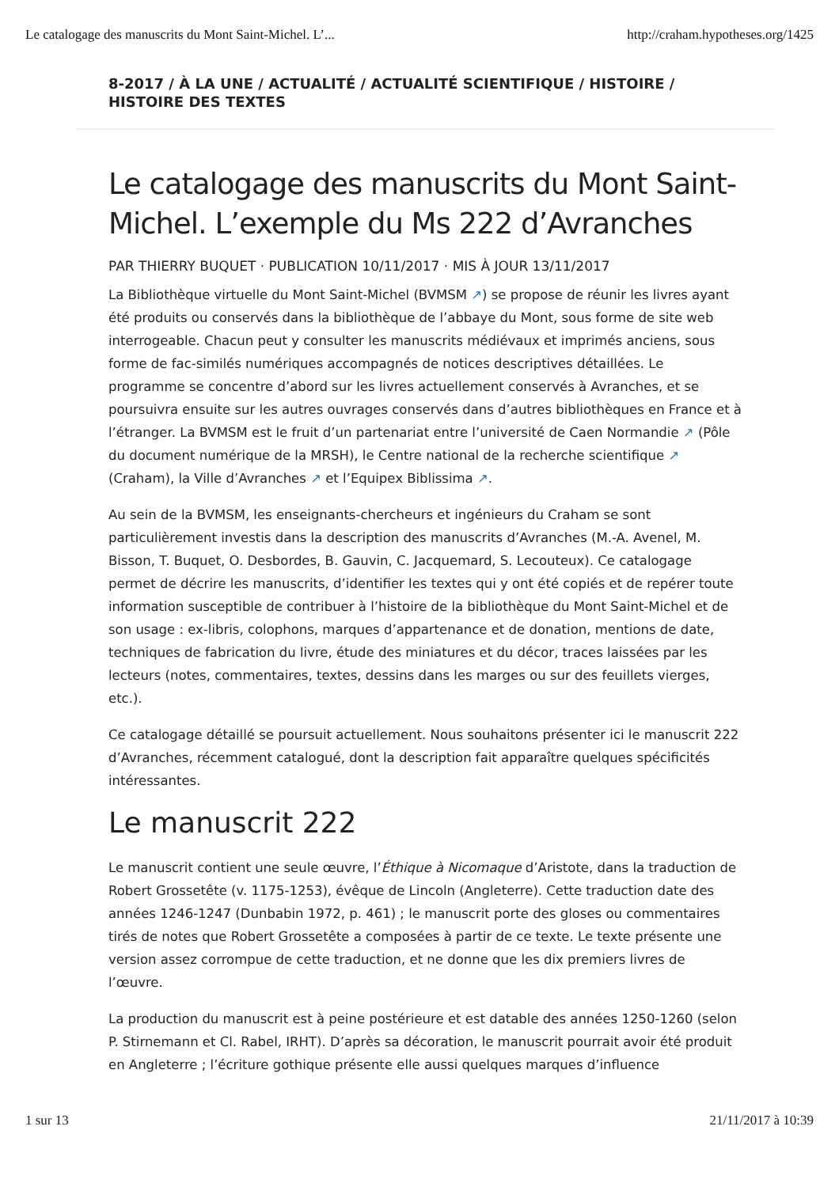Le catalogage des manuscrits du Mont Saint-Michel. L’... http://craham.hypotheses.org/1425
8-2017 / À LA UNE / ACTUALITÉ / ACTUALITÉ SCIENTIFIQUE / HISTOIRE / HISTOIRE DES TEXTES
Le catalogage des manuscrits du Mont Saint-Michel. L’exemple du Ms 222 d’Avranches
PAR THIERRY BUQUET · PUBLICATION 10/11/2017 · MIS À JOUR 13/11/2017
La Bibliothèque virtuelle du Mont Saint-Michel (BVMSM ↗) se propose de réunir les livres ayant été produits ou conservés dans la bibliothèque de l’abbaye du Mont, sous forme de site web interrogeable. Chacun peut y consulter les manuscrits médiévaux et imprimés anciens, sous forme de fac-similés numériques accompagnés de notices descriptives détaillées. Le programme se concentre d’abord sur les livres actuellement conservés à Avranches, et se poursuivra ensuite sur les autres ouvrages conservés dans d’autres bibliothèques en France et à l’étranger. La BVMSM est le fruit d’un partenariat entre l’université de Caen Normandie ↗ (Pôle du document numérique de la MRSH), le Centre national de la recherche scientifique ↗ (Craham), la Ville d’Avranches ↗ et l’Equipex Biblissima ↗.
Au sein de la BVMSM, les enseignants-chercheurs et ingénieurs du Craham se sont particulièrement investis dans la description des manuscrits d’Avranches (M.-A. Avenel, M. Bisson, T. Buquet, O. Desbordes, B. Gauvin, C. Jacquemard, S. Lecouteux). Ce catalogage permet de décrire les manuscrits, d’identifier les textes qui y ont été copiés et de repérer toute information susceptible de contribuer à l’histoire de la bibliothèque du Mont Saint-Michel et de son usage : ex-libris, colophons, marques d’appartenance et de donation, mentions de date, techniques de fabrication du livre, étude des miniatures et du décor, traces laissées par les lecteurs (notes, commentaires, textes, dessins dans les marges ou sur des feuillets vierges, etc.).
Ce catalogage détaillé se poursuit actuellement. Nous souhaitons présenter ici le manuscrit 222 d’Avranches, récemment catalogué, dont la description fait apparaître quelques spécificités intéressantes.
Le manuscrit 222
Le manuscrit contient une seule œuvre, l’Éthique à Nicomaque d’Aristote, dans la traduction de Robert Grossetête (v. 1175-1253), évêque de Lincoln (Angleterre). Cette traduction date des années 1246-1247 (Dunbabin 1972, p. 461) ; le manuscrit porte des gloses ou commentaires tirés de notes que Robert Grossetête a composées à partir de ce texte. Le texte présente une version assez corrompue de cette traduction, et ne donne que les dix premiers livres de l’œuvre.
La production du manuscrit est à peine postérieure et est datable des années 1250-1260 (selon P. Stirnemann et Cl. Rabel, IRHT). D’après sa décoration, le manuscrit pourrait avoir été produit en Angleterre ; l’écriture gothique présente elle aussi quelques marques d’influence
1 sur 13 21/11/2017 à 10:39